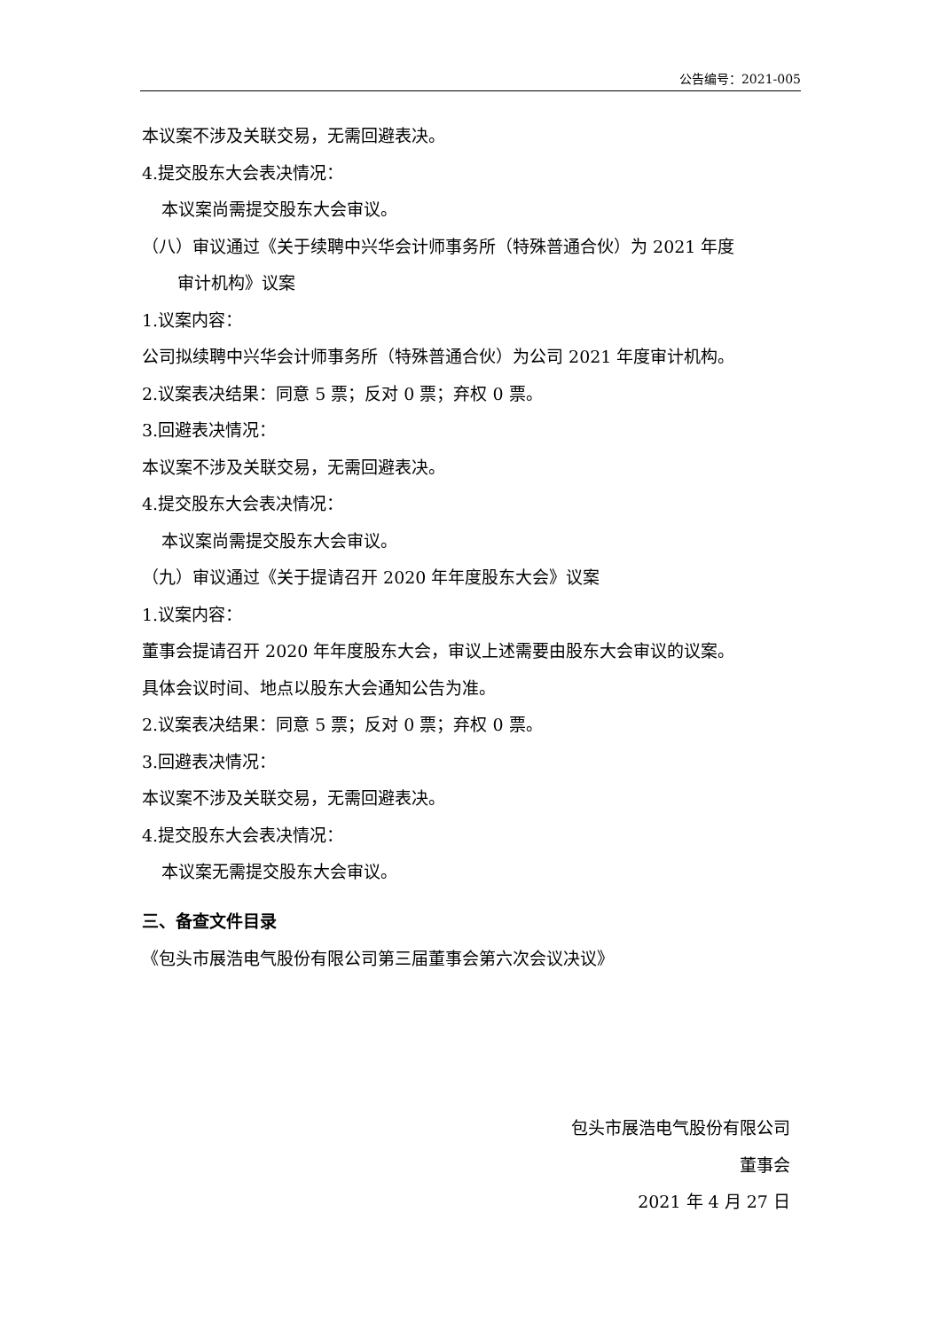公告编号：2021-005
本议案不涉及关联交易，无需回避表决。
4.提交股东大会表决情况：
本议案尚需提交股东大会审议。
（八）审议通过《关于续聘中兴华会计师事务所（特殊普通合伙）为 2021 年度
审计机构》议案
1.议案内容：
公司拟续聘中兴华会计师事务所（特殊普通合伙）为公司 2021 年度审计机构。
2.议案表决结果：同意 5 票；反对 0 票；弃权 0 票。
3.回避表决情况：
本议案不涉及关联交易，无需回避表决。
4.提交股东大会表决情况：
本议案尚需提交股东大会审议。
（九）审议通过《关于提请召开 2020 年年度股东大会》议案
1.议案内容：
董事会提请召开 2020 年年度股东大会，审议上述需要由股东大会审议的议案。
具体会议时间、地点以股东大会通知公告为准。
2.议案表决结果：同意 5 票；反对 0 票；弃权 0 票。
3.回避表决情况：
本议案不涉及关联交易，无需回避表决。
4.提交股东大会表决情况：
本议案无需提交股东大会审议。
三、备查文件目录
《包头市展浩电气股份有限公司第三届董事会第六次会议决议》
包头市展浩电气股份有限公司
董事会
2021 年 4 月 27 日